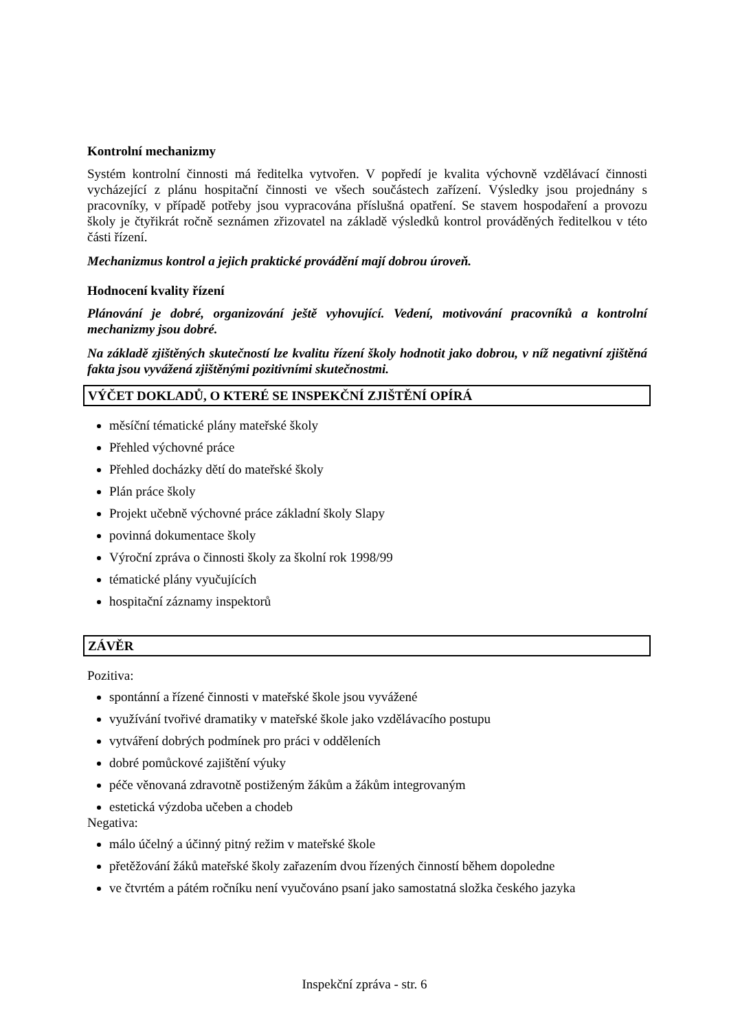Kontrolní mechanizmy
Systém kontrolní činnosti má ředitelka vytvořen. V popředí je kvalita výchovně vzdělávací činnosti vycházející z plánu hospitační činnosti ve všech součástech zařízení. Výsledky jsou projednány s pracovníky, v případě potřeby jsou vypracována příslušná opatření. Se stavem hospodaření a provozu školy je čtyřikrát ročně seznámen zřizovatel na základě výsledků kontrol prováděných ředitelkou v této části řízení.
Mechanizmus kontrol a jejich praktické provádění mají dobrou úroveň.
Hodnocení kvality řízení
Plánování je dobré, organizování ještě vyhovující. Vedení, motivování pracovníků a kontrolní mechanizmy jsou dobré.
Na základě zjištěných skutečností lze kvalitu řízení školy hodnotit jako dobrou, v níž negativní zjištěná fakta jsou vyvážená zjištěnými pozitivními skutečnostmi.
VÝČET DOKLADŮ, O KTERÉ SE INSPEKČNÍ ZJIŠTĚNÍ OPÍRÁ
měsíční tématické plány mateřské školy
Přehled výchovné práce
Přehled docházky dětí do mateřské školy
Plán práce školy
Projekt učebně výchovné práce základní školy Slapy
povinná dokumentace školy
Výroční zpráva o činnosti školy za školní rok 1998/99
tématické plány vyučujících
hospitační záznamy inspektorů
ZÁVĚR
Pozitiva:
spontánní a řízené činnosti v mateřské škole jsou vyvážené
využívání tvořivé dramatiky v mateřské škole jako vzdělávacího postupu
vytváření dobrých podmínek pro práci v odděleních
dobré pomůckové zajištění výuky
péče věnovaná zdravotně postiženým žákům a žákům integrovaným
estetická výzdoba učeben a chodeb
Negativa:
málo účelný a účinný pitný režim v mateřské škole
přetěžování žáků mateřské školy zařazením dvou řízených činností během dopoledne
ve čtvrtém a pátém ročníku není vyučováno psaní jako samostatná složka českého jazyka
Inspekční zpráva - str. 6